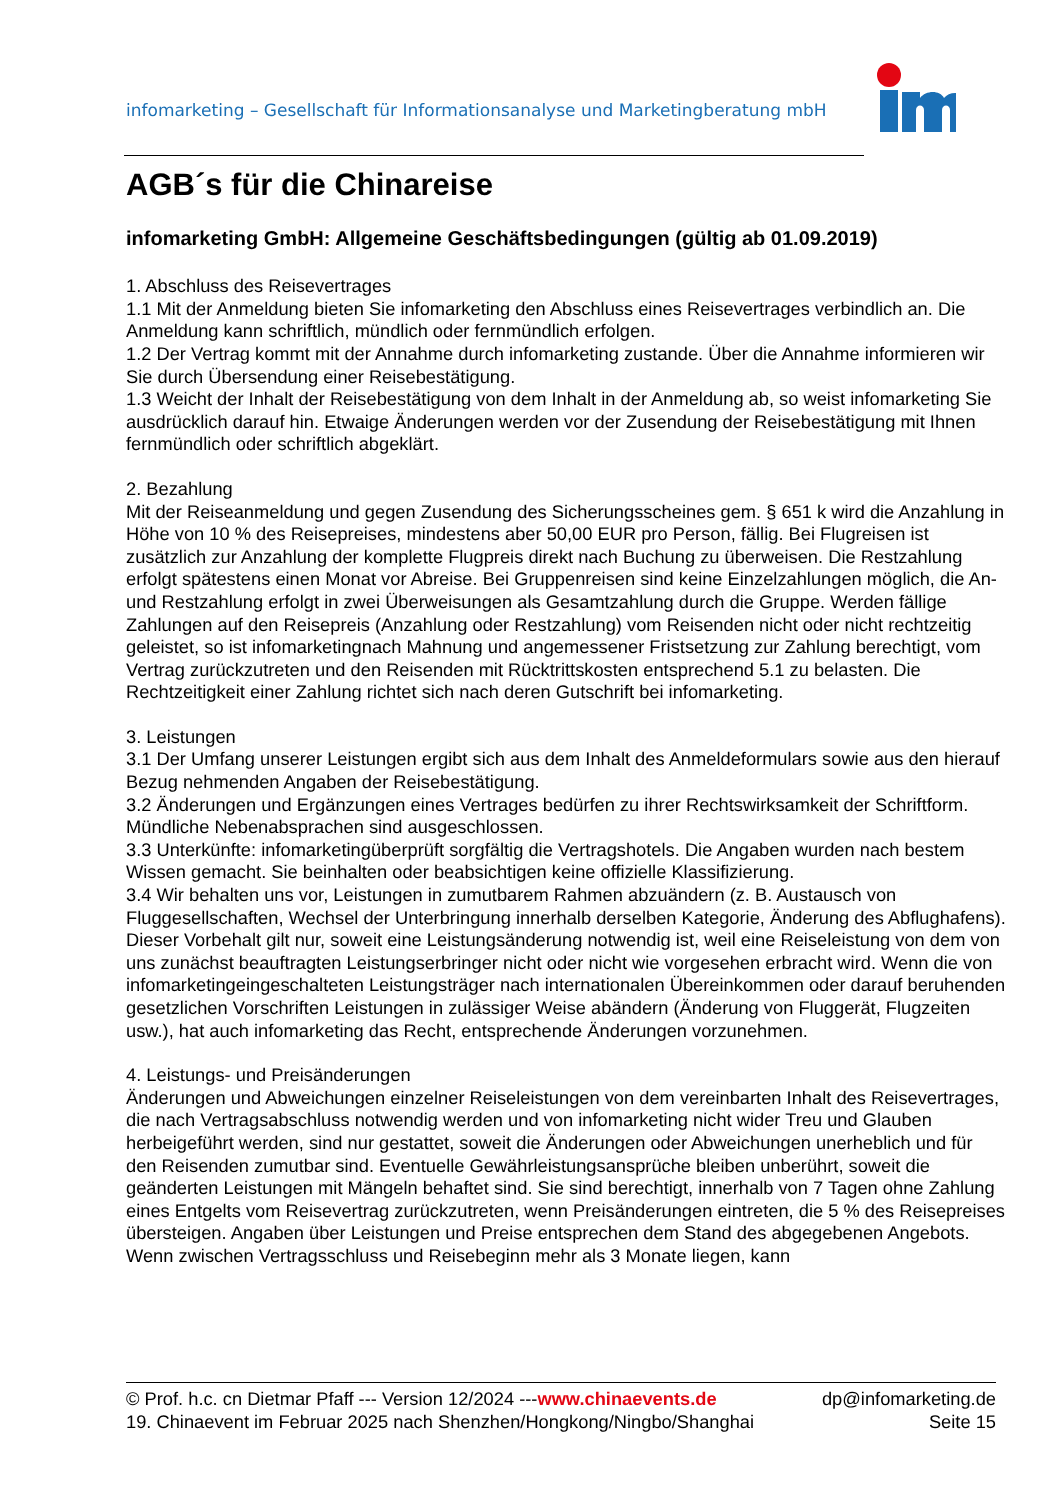infomarketing – Gesellschaft für Informationsanalyse und Marketingberatung mbH
AGB´s für die Chinareise
infomarketing GmbH: Allgemeine Geschäftsbedingungen (gültig ab 01.09.2019)
1. Abschluss des Reisevertrages
1.1 Mit der Anmeldung bieten Sie infomarketing den Abschluss eines Reisevertrages verbindlich an. Die Anmeldung kann schriftlich, mündlich oder fernmündlich erfolgen.
1.2 Der Vertrag kommt mit der Annahme durch infomarketing zustande. Über die Annahme informieren wir Sie durch Übersendung einer Reisebestätigung.
1.3 Weicht der Inhalt der Reisebestätigung von dem Inhalt in der Anmeldung ab, so weist infomarketing Sie ausdrücklich darauf hin. Etwaige Änderungen werden vor der Zusendung der Reisebestätigung mit Ihnen fernmündlich oder schriftlich abgeklärt.
2. Bezahlung
Mit der Reiseanmeldung und gegen Zusendung des Sicherungsscheines gem. § 651 k wird die Anzahlung in Höhe von 10 % des Reisepreises, mindestens aber 50,00 EUR pro Person, fällig. Bei Flugreisen ist zusätzlich zur Anzahlung der komplette Flugpreis direkt nach Buchung zu überweisen. Die Restzahlung erfolgt spätestens einen Monat vor Abreise. Bei Gruppenreisen sind keine Einzelzahlungen möglich, die An- und Restzahlung erfolgt in zwei Überweisungen als Gesamtzahlung durch die Gruppe. Werden fällige Zahlungen auf den Reisepreis (Anzahlung oder Restzahlung) vom Reisenden nicht oder nicht rechtzeitig geleistet, so ist infomarketingnach Mahnung und angemessener Fristsetzung zur Zahlung berechtigt, vom Vertrag zurückzutreten und den Reisenden mit Rücktrittskosten entsprechend 5.1 zu belasten. Die Rechtzeitigkeit einer Zahlung richtet sich nach deren Gutschrift bei infomarketing.
3. Leistungen
3.1 Der Umfang unserer Leistungen ergibt sich aus dem Inhalt des Anmeldeformulars sowie aus den hierauf Bezug nehmenden Angaben der Reisebestätigung.
3.2 Änderungen und Ergänzungen eines Vertrages bedürfen zu ihrer Rechtswirksamkeit der Schriftform. Mündliche Nebenabsprachen sind ausgeschlossen.
3.3 Unterkünfte: infomarketingüberprüft sorgfältig die Vertragshotels. Die Angaben wurden nach bestem Wissen gemacht. Sie beinhalten oder beabsichtigen keine offizielle Klassifizierung.
3.4 Wir behalten uns vor, Leistungen in zumutbarem Rahmen abzuändern (z. B. Austausch von Fluggesellschaften, Wechsel der Unterbringung innerhalb derselben Kategorie, Änderung des Abflughafens). Dieser Vorbehalt gilt nur, soweit eine Leistungsänderung notwendig ist, weil eine Reiseleistung von dem von uns zunächst beauftragten Leistungserbringer nicht oder nicht wie vorgesehen erbracht wird. Wenn die von infomarketingeingeschalteten Leistungsträger nach internationalen Übereinkommen oder darauf beruhenden gesetzlichen Vorschriften Leistungen in zulässiger Weise abändern (Änderung von Fluggerät, Flugzeiten usw.), hat auch infomarketing das Recht, entsprechende Änderungen vorzunehmen.
4. Leistungs- und Preisänderungen
Änderungen und Abweichungen einzelner Reiseleistungen von dem vereinbarten Inhalt des Reisevertrages, die nach Vertragsabschluss notwendig werden und von infomarketing nicht wider Treu und Glauben herbeigeführt werden, sind nur gestattet, soweit die Änderungen oder Abweichungen unerheblich und für den Reisenden zumutbar sind. Eventuelle Gewährleistungsansprüche bleiben unberührt, soweit die geänderten Leistungen mit Mängeln behaftet sind. Sie sind berechtigt, innerhalb von 7 Tagen ohne Zahlung eines Entgelts vom Reisevertrag zurückzutreten, wenn Preisänderungen eintreten, die 5 % des Reisepreises übersteigen. Angaben über Leistungen und Preise entsprechen dem Stand des abgegebenen Angebots. Wenn zwischen Vertragsschluss und Reisebeginn mehr als 3 Monate liegen, kann
© Prof. h.c. cn Dietmar Pfaff --- Version 12/2024 ---www.chinaevents.de dp@infomarketing.de
19. Chinaevent im Februar 2025 nach Shenzhen/Hongkong/Ningbo/Shanghai Seite 15